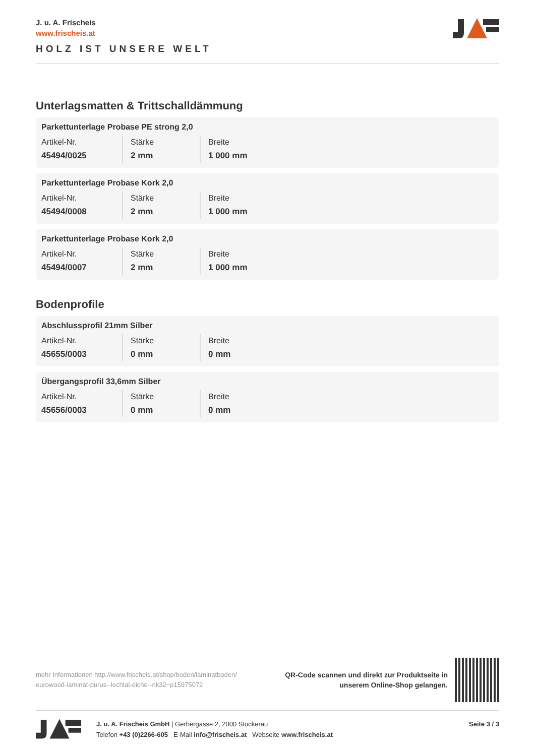J. u. A. Frischeis
www.frischeis.at
HOLZ IST UNSERE WELT
Unterlagsmatten & Trittschalldämmung
Parkettunterlage Probase PE strong 2,0
| Artikel-Nr. | Stärke | Breite |
| --- | --- | --- |
| 45494/0025 | 2 mm | 1 000 mm |
Parkettunterlage Probase Kork 2,0
| Artikel-Nr. | Stärke | Breite |
| --- | --- | --- |
| 45494/0008 | 2 mm | 1 000 mm |
Parkettunterlage Probase Kork 2,0
| Artikel-Nr. | Stärke | Breite |
| --- | --- | --- |
| 45494/0007 | 2 mm | 1 000 mm |
Bodenprofile
Abschlussprofil 21mm Silber
| Artikel-Nr. | Stärke | Breite |
| --- | --- | --- |
| 45655/0003 | 0 mm | 0 mm |
Übergangsprofil 33,6mm Silber
| Artikel-Nr. | Stärke | Breite |
| --- | --- | --- |
| 45656/0003 | 0 mm | 0 mm |
mehr Informationen http://www.frischeis.at/shop/boden/laminatboden/
eurowood-laminat-purus--lechtal-eiche--nk32~p15975072
QR-Code scannen und direkt zur Produktseite in
unserem Online-Shop gelangen.
J. u. A. Frischeis GmbH | Gerbergasse 2, 2000 Stockerau
Telefon +43 (0)2266-605 E-Mail info@frischeis.at Webseite www.frischeis.at
Seite 3 / 3